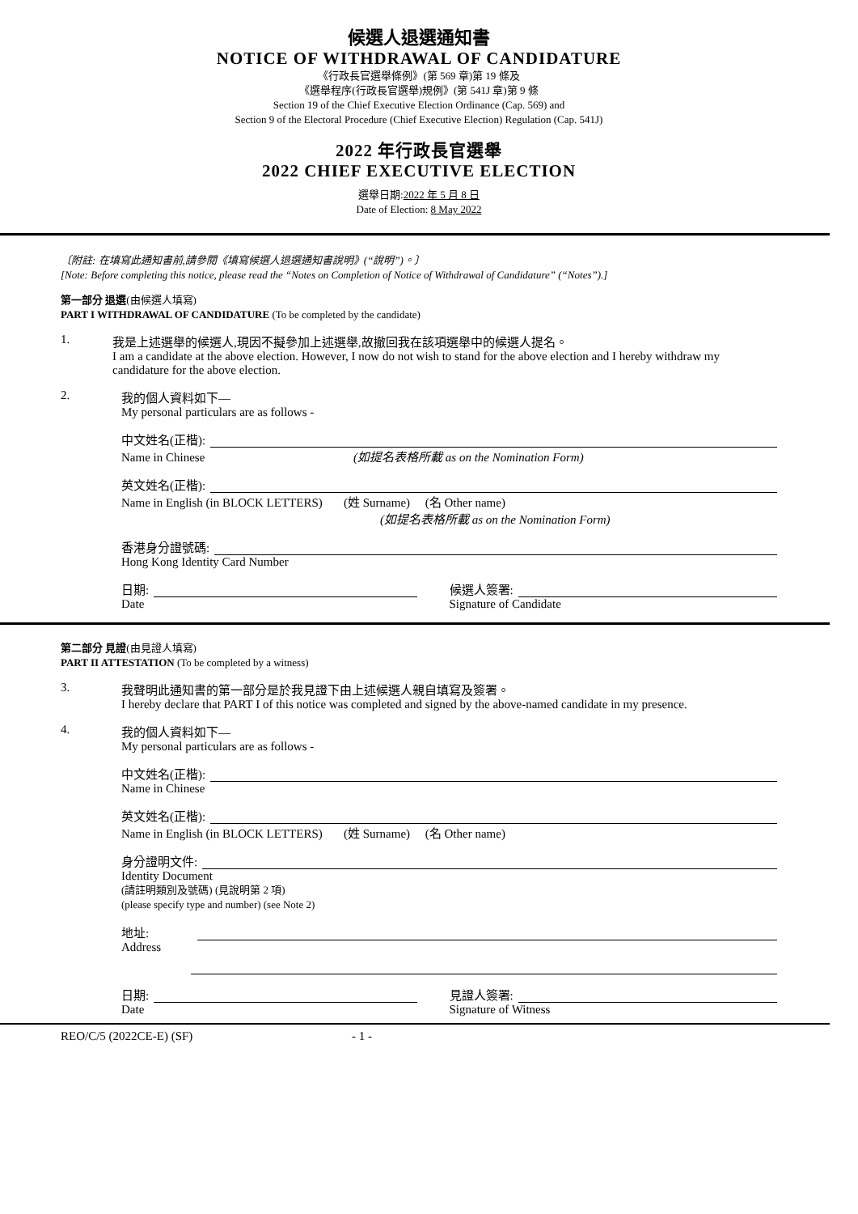候選人退選通知書
NOTICE OF WITHDRAWAL OF CANDIDATURE
《行政長官選舉條例》(第 569 章)第 19 條及
《選舉程序(行政長官選舉)規例》(第 541J 章)第 9 條
Section 19 of the Chief Executive Election Ordinance (Cap. 569) and
Section 9 of the Electoral Procedure (Chief Executive Election) Regulation (Cap. 541J)
2022 年行政長官選舉
2022 CHIEF EXECUTIVE ELECTION
選舉日期:2022 年 5 月 8 日
Date of Election: 8 May 2022
〔附註: 在填寫此通知書前,請參閱《填寫候選人退選通知書說明》(“說明”)。〕
[Note: Before completing this notice, please read the “Notes on Completion of Notice of Withdrawal of Candidature” (“Notes”).]
第一部分 退選(由候選人填寫)
PART I WITHDRAWAL OF CANDIDATURE (To be completed by the candidate)
1. 我是上述選舉的候選人,現因不擬參加上述選舉,故撤回我在該項選舉中的候選人提名。
I am a candidate at the above election. However, I now do not wish to stand for the above election and I hereby withdraw my candidature for the above election.
2. 我的個人資料如下—
My personal particulars are as follows -
中文姓名(正楷):
Name in Chinese (如提名表格所載 as on the Nomination Form)
英文姓名(正楷):
Name in English (in BLOCK LETTERS) (姓 Surname) (名 Other name)
(如提名表格所載 as on the Nomination Form)
香港身分證號碼:
Hong Kong Identity Card Number
日期:
Date
候選人簽署:
Signature of Candidate
第二部分 見證(由見證人填寫)
PART II ATTESTATION (To be completed by a witness)
3. 我聲明此通知書的第一部分是於我見證下由上述候選人親自填寫及簽署。
I hereby declare that PART I of this notice was completed and signed by the above-named candidate in my presence.
4. 我的個人資料如下—
My personal particulars are as follows -
中文姓名(正楷):
Name in Chinese
英文姓名(正楷):
Name in English (in BLOCK LETTERS) (姓 Surname) (名 Other name)
身分證明文件:
Identity Document
(請註明類別及號碼) (見說明第 2 項)
(please specify type and number) (see Note 2)
地址:
Address
日期:
Date
見證人簽署:
Signature of Witness
REO/C/5 (2022CE-E) (SF) - 1 -